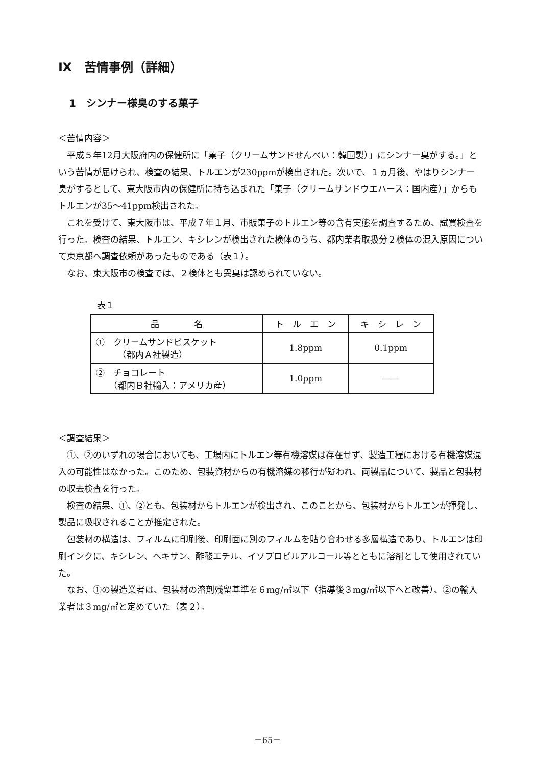Ⅸ　苦情事例（詳細）
1　シンナー様臭のする菓子
＜苦情内容＞
平成５年12月大阪府内の保健所に「菓子（クリームサンドせんべい：韓国製）」にシンナー臭がする。」という苦情が届けられ、検査の結果、トルエンが230ppmが検出された。次いで、１ヵ月後、やはりシンナー臭がするとして、東大阪市内の保健所に持ち込まれた「菓子（クリームサンドウエハース：国内産）」からもトルエンが35～41ppm検出された。
これを受けて、東大阪市は、平成７年１月、市販菓子のトルエン等の含有実態を調査するため、試買検査を行った。検査の結果、トルエン、キシレンが検出された検体のうち、都内業者取扱分２検体の混入原因について東京都へ調査依頼があったものである（表１）。
なお、東大阪市の検査では、２検体とも異臭は認められていない。
表１
| 品 名 | ト ル エ ン | キ シ レ ン |
| --- | --- | --- |
| ① クリームサンドビスケット （都内Ａ社製造） | 1.8ppm | 0.1ppm |
| ② チョコレート （都内Ｂ社輸入：アメリカ産） | 1.0ppm | ―― |
＜調査結果＞
①、②のいずれの場合においても、工場内にトルエン等有機溶媒は存在せず、製造工程における有機溶媒混入の可能性はなかった。このため、包装資材からの有機溶媒の移行が疑われ、両製品について、製品と包装材の収去検査を行った。
検査の結果、①、②とも、包装材からトルエンが検出され、このことから、包装材からトルエンが揮発し、製品に吸収されることが推定された。
包装材の構造は、フィルムに印刷後、印刷面に別のフィルムを貼り合わせる多層構造であり、トルエンは印刷インクに、キシレン、ヘキサン、酢酸エチル、イソプロピルアルコール等とともに溶剤として使用されていた。
なお、①の製造業者は、包装材の溶剤残留基準を６mg/㎡以下（指導後３mg/㎡以下へと改善）、②の輸入業者は３mg/㎡と定めていた（表２）。
－65－